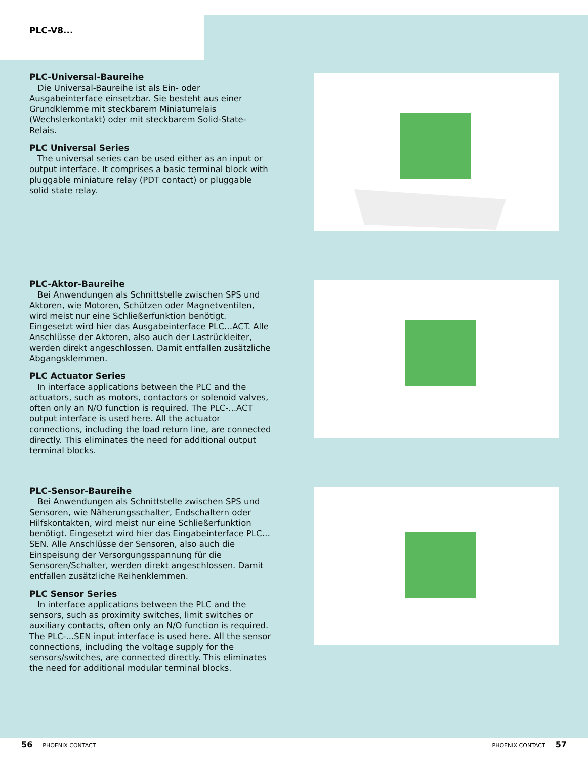PLC-V8...
PLC-Universal-Baureihe
Die Universal-Baureihe ist als Ein- oder Ausgabeinterface einsetzbar. Sie besteht aus einer Grundklemme mit steckbarem Miniaturrelais (Wechslerkontakt) oder mit steckbarem Solid-State-Relais.
PLC Universal Series
The universal series can be used either as an input or output interface. It comprises a basic terminal block with pluggable miniature relay (PDT contact) or pluggable solid state relay.
PLC-Aktor-Baureihe
Bei Anwendungen als Schnittstelle zwischen SPS und Aktoren, wie Motoren, Schützen oder Magnetventilen, wird meist nur eine Schließerfunktion benötigt. Eingesetzt wird hier das Ausgabeinterface PLC…ACT. Alle Anschlüsse der Aktoren, also auch der Lastrückleiter, werden direkt angeschlossen. Damit entfallen zusätzliche Abgangsklemmen.
PLC Actuator Series
In interface applications between the PLC and the actuators, such as motors, contactors or solenoid valves, often only an N/O function is required. The PLC-...ACT output interface is used here. All the actuator connections, including the load return line, are connected directly. This eliminates the need for additional output terminal blocks.
PLC-Sensor-Baureihe
Bei Anwendungen als Schnittstelle zwischen SPS und Sensoren, wie Näherungsschalter, Endschaltern oder Hilfskontakten, wird meist nur eine Schließerfunktion benötigt. Eingesetzt wird hier das Eingabeinterface PLC…SEN. Alle Anschlüsse der Sensoren, also auch die Einspeisung der Versorgungsspannung für die Sensoren/Schalter, werden direkt angeschlossen. Damit entfallen zusätzliche Reihenklemmen.
PLC Sensor Series
In interface applications between the PLC and the sensors, such as proximity switches, limit switches or auxiliary contacts, often only an N/O function is required. The PLC-...SEN input interface is used here. All the sensor connections, including the voltage supply for the sensors/switches, are connected directly. This eliminates the need for additional modular terminal blocks.
56 PHOENIX CONTACT PHOENIX CONTACT 57